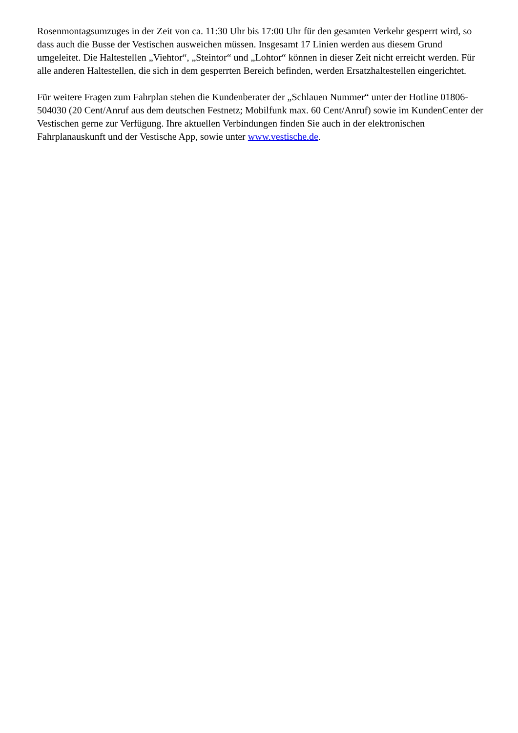Rosenmontagsumzuges in der Zeit von ca. 11:30 Uhr bis 17:00 Uhr für den gesamten Verkehr gesperrt wird, so dass auch die Busse der Vestischen ausweichen müssen. Insgesamt 17 Linien werden aus diesem Grund umgeleitet. Die Haltestellen „Viehtor“, „Steintor“ und „Lohtor“ können in dieser Zeit nicht erreicht werden. Für alle anderen Haltestellen, die sich in dem gesperrten Bereich befinden, werden Ersatzhaltestellen eingerichtet.
Für weitere Fragen zum Fahrplan stehen die Kundenberater der „Schlauen Nummer“ unter der Hotline 01806-504030 (20 Cent/Anruf aus dem deutschen Festnetz; Mobilfunk max. 60 Cent/Anruf) sowie im KundenCenter der Vestischen gerne zur Verfügung. Ihre aktuellen Verbindungen finden Sie auch in der elektronischen Fahrplanauskunft und der Vestische App, sowie unter www.vestische.de.